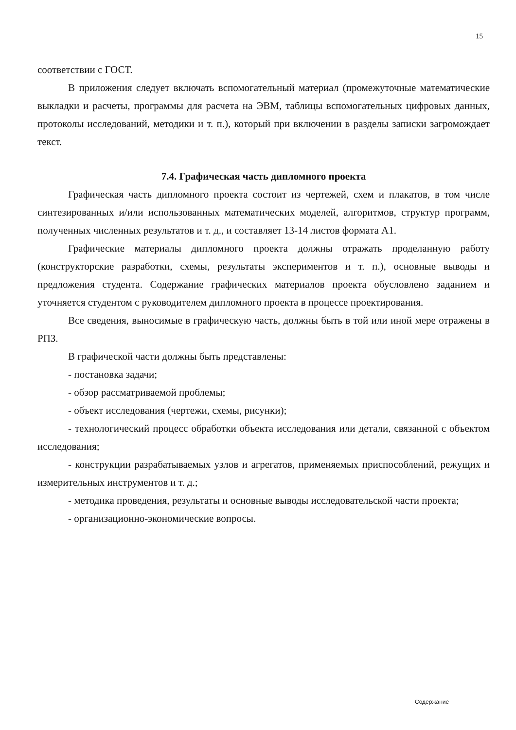15
соответствии с ГОСТ.
В приложения следует включать вспомогательный материал (промежуточные математические выкладки и расчеты, программы для расчета на ЭВМ, таблицы вспомогательных цифровых данных, протоколы исследований, методики и т. п.), который при включении в разделы записки загромождает текст.
7.4. Графическая часть дипломного проекта
Графическая часть дипломного проекта состоит из чертежей, схем и плакатов, в том числе синтезированных и/или использованных математических моделей, алгоритмов, структур программ, полученных численных результатов и т. д., и составляет 13-14 листов формата А1.
Графические материалы дипломного проекта должны отражать проделанную работу (конструкторские разработки, схемы, результаты экспериментов и т. п.), основные выводы и предложения студента. Содержание графических материалов проекта обусловлено заданием и уточняется студентом с руководителем дипломного проекта в процессе проектирования.
Все сведения, выносимые в графическую часть, должны быть в той или иной мере отражены в РПЗ.
В графической части должны быть представлены:
- постановка задачи;
- обзор рассматриваемой проблемы;
- объект исследования (чертежи, схемы, рисунки);
- технологический процесс обработки объекта исследования или детали, связанной с объектом исследования;
- конструкции разрабатываемых узлов и агрегатов, применяемых приспособлений, режущих и измерительных инструментов и т. д.;
- методика проведения, результаты и основные выводы исследовательской части проекта;
- организационно-экономические вопросы.
Содержание